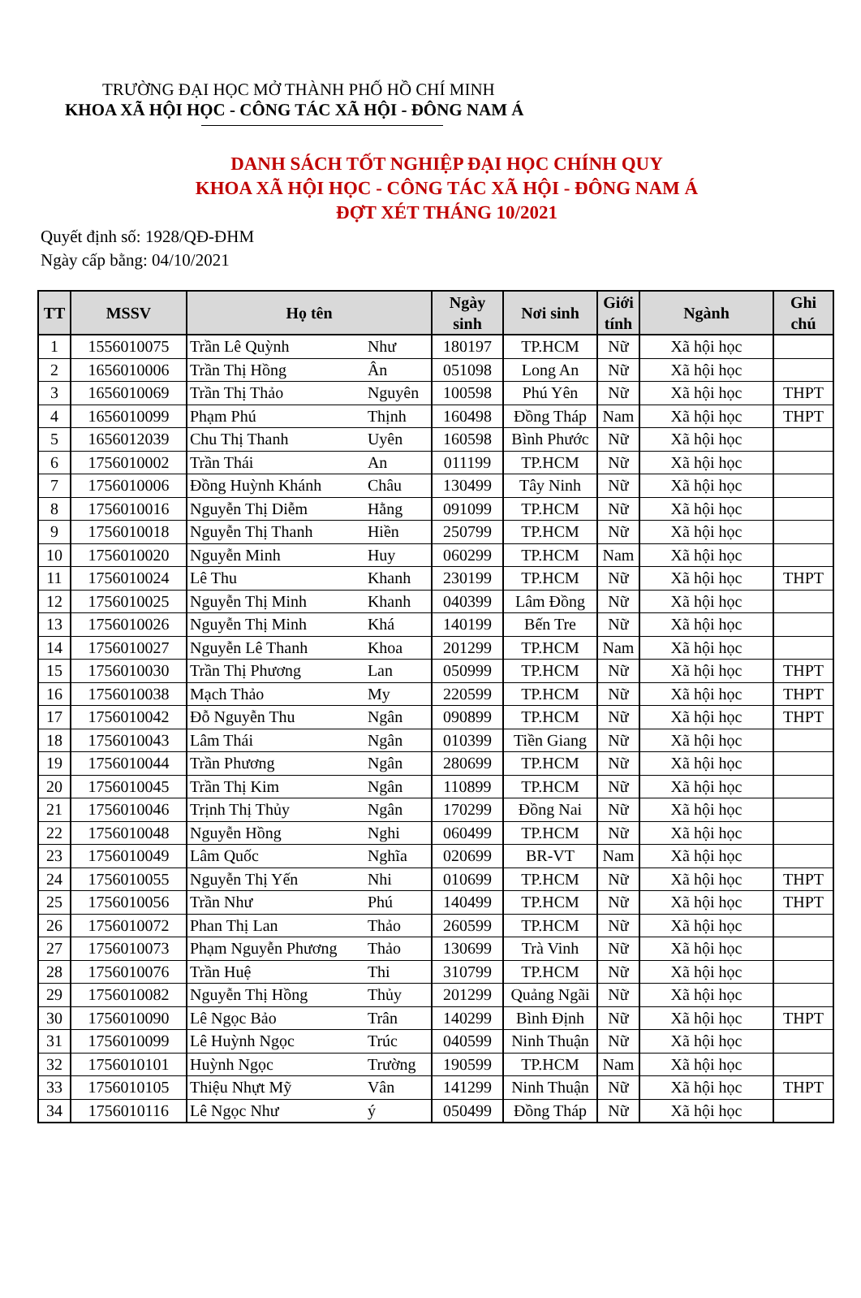TRƯỜNG ĐẠI HỌC MỞ THÀNH PHỐ HỒ CHÍ MINH
KHOA XÃ HỘI HỌC - CÔNG TÁC XÃ HỘI - ĐÔNG NAM Á
DANH SÁCH TỐT NGHIỆP ĐẠI HỌC CHÍNH QUY
KHOA XÃ HỘI HỌC - CÔNG TÁC XÃ HỘI - ĐÔNG NAM Á
ĐỢT XÉT THÁNG 10/2021
Quyết định số: 1928/QĐ-ĐHM
Ngày cấp bằng: 04/10/2021
| TT | MSSV | Họ tên | | Ngày sinh | Nơi sinh | Giới tính | Ngành | Ghi chú |
| --- | --- | --- | --- | --- | --- | --- | --- | --- |
| 1 | 1556010075 | Trần Lê Quỳnh | Như | 180197 | TP.HCM | Nữ | Xã hội học | |
| 2 | 1656010006 | Trần Thị Hồng | Ân | 051098 | Long An | Nữ | Xã hội học | |
| 3 | 1656010069 | Trần Thị Thảo | Nguyên | 100598 | Phú Yên | Nữ | Xã hội học | THPT |
| 4 | 1656010099 | Phạm Phú | Thịnh | 160498 | Đồng Tháp | Nam | Xã hội học | THPT |
| 5 | 1656012039 | Chu Thị Thanh | Uyên | 160598 | Bình Phước | Nữ | Xã hội học | |
| 6 | 1756010002 | Trần Thái | An | 011199 | TP.HCM | Nữ | Xã hội học | |
| 7 | 1756010006 | Đồng Huỳnh Khánh | Châu | 130499 | Tây Ninh | Nữ | Xã hội học | |
| 8 | 1756010016 | Nguyễn Thị Diễm | Hằng | 091099 | TP.HCM | Nữ | Xã hội học | |
| 9 | 1756010018 | Nguyễn Thị Thanh | Hiền | 250799 | TP.HCM | Nữ | Xã hội học | |
| 10 | 1756010020 | Nguyễn Minh | Huy | 060299 | TP.HCM | Nam | Xã hội học | |
| 11 | 1756010024 | Lê Thu | Khanh | 230199 | TP.HCM | Nữ | Xã hội học | THPT |
| 12 | 1756010025 | Nguyễn Thị Minh | Khanh | 040399 | Lâm Đồng | Nữ | Xã hội học | |
| 13 | 1756010026 | Nguyễn Thị Minh | Khá | 140199 | Bến Tre | Nữ | Xã hội học | |
| 14 | 1756010027 | Nguyễn Lê Thanh | Khoa | 201299 | TP.HCM | Nam | Xã hội học | |
| 15 | 1756010030 | Trần Thị Phương | Lan | 050999 | TP.HCM | Nữ | Xã hội học | THPT |
| 16 | 1756010038 | Mạch Thảo | My | 220599 | TP.HCM | Nữ | Xã hội học | THPT |
| 17 | 1756010042 | Đỗ Nguyễn Thu | Ngân | 090899 | TP.HCM | Nữ | Xã hội học | THPT |
| 18 | 1756010043 | Lâm Thái | Ngân | 010399 | Tiền Giang | Nữ | Xã hội học | |
| 19 | 1756010044 | Trần Phương | Ngân | 280699 | TP.HCM | Nữ | Xã hội học | |
| 20 | 1756010045 | Trần Thị Kim | Ngân | 110899 | TP.HCM | Nữ | Xã hội học | |
| 21 | 1756010046 | Trịnh Thị Thủy | Ngân | 170299 | Đồng Nai | Nữ | Xã hội học | |
| 22 | 1756010048 | Nguyễn Hồng | Nghi | 060499 | TP.HCM | Nữ | Xã hội học | |
| 23 | 1756010049 | Lâm Quốc | Nghĩa | 020699 | BR-VT | Nam | Xã hội học | |
| 24 | 1756010055 | Nguyễn Thị Yến | Nhi | 010699 | TP.HCM | Nữ | Xã hội học | THPT |
| 25 | 1756010056 | Trần Như | Phú | 140499 | TP.HCM | Nữ | Xã hội học | THPT |
| 26 | 1756010072 | Phan Thị Lan | Thảo | 260599 | TP.HCM | Nữ | Xã hội học | |
| 27 | 1756010073 | Phạm Nguyễn Phương | Thảo | 130699 | Trà Vinh | Nữ | Xã hội học | |
| 28 | 1756010076 | Trần Huệ | Thi | 310799 | TP.HCM | Nữ | Xã hội học | |
| 29 | 1756010082 | Nguyễn Thị Hồng | Thủy | 201299 | Quảng Ngãi | Nữ | Xã hội học | |
| 30 | 1756010090 | Lê Ngọc Bảo | Trân | 140299 | Bình Định | Nữ | Xã hội học | THPT |
| 31 | 1756010099 | Lê Huỳnh Ngọc | Trúc | 040599 | Ninh Thuận | Nữ | Xã hội học | |
| 32 | 1756010101 | Huỳnh Ngọc | Trường | 190599 | TP.HCM | Nam | Xã hội học | |
| 33 | 1756010105 | Thiệu Nhựt Mỹ | Vân | 141299 | Ninh Thuận | Nữ | Xã hội học | THPT |
| 34 | 1756010116 | Lê Ngọc Như | ý | 050499 | Đồng Tháp | Nữ | Xã hội học | |